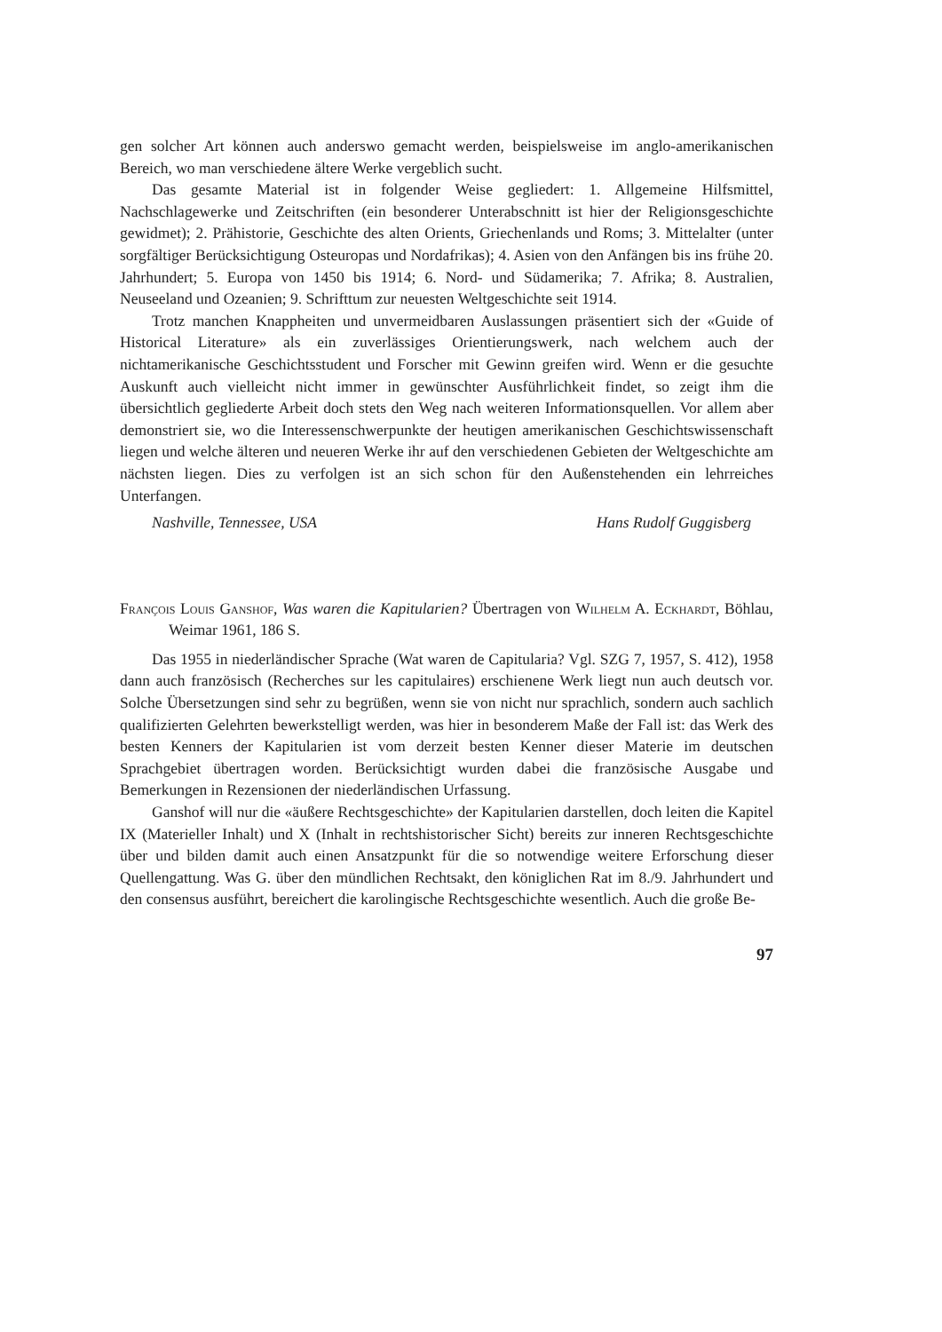gen solcher Art können auch anderswo gemacht werden, beispielsweise im anglo-amerikanischen Bereich, wo man verschiedene ältere Werke vergeblich sucht.
Das gesamte Material ist in folgender Weise gegliedert: 1. Allgemeine Hilfsmittel, Nachschlagewerke und Zeitschriften (ein besonderer Unterabschnitt ist hier der Religionsgeschichte gewidmet); 2. Prähistorie, Geschichte des alten Orients, Griechenlands und Roms; 3. Mittelalter (unter sorgfältiger Berücksichtigung Osteuropas und Nordafrikas); 4. Asien von den Anfängen bis ins frühe 20. Jahrhundert; 5. Europa von 1450 bis 1914; 6. Nord- und Südamerika; 7. Afrika; 8. Australien, Neuseeland und Ozeanien; 9. Schrifttum zur neuesten Weltgeschichte seit 1914.
Trotz manchen Knappheiten und unvermeidbaren Auslassungen präsentiert sich der «Guide of Historical Literature» als ein zuverlässiges Orientierungswerk, nach welchem auch der nichtamerikanische Geschichtsstudent und Forscher mit Gewinn greifen wird. Wenn er die gesuchte Auskunft auch vielleicht nicht immer in gewünschter Ausführlichkeit findet, so zeigt ihm die übersichtlich gegliederte Arbeit doch stets den Weg nach weiteren Informationsquellen. Vor allem aber demonstriert sie, wo die Interessenschwerpunkte der heutigen amerikanischen Geschichtswissenschaft liegen und welche älteren und neueren Werke ihr auf den verschiedenen Gebieten der Weltgeschichte am nächsten liegen. Dies zu verfolgen ist an sich schon für den Außenstehenden ein lehrreiches Unterfangen.
Nashville, Tennessee, USA Hans Rudolf Guggisberg
François Louis Ganshof, Was waren die Kapitularien? Übertragen von Wilhelm A. Eckhardt, Böhlau, Weimar 1961, 186 S.
Das 1955 in niederländischer Sprache (Wat waren de Capitularia? Vgl. SZG 7, 1957, S. 412), 1958 dann auch französisch (Recherches sur les capitulaires) erschienene Werk liegt nun auch deutsch vor. Solche Übersetzungen sind sehr zu begrüßen, wenn sie von nicht nur sprachlich, sondern auch sachlich qualifizierten Gelehrten bewerkstelligt werden, was hier in besonderem Maße der Fall ist: das Werk des besten Kenners der Kapitularien ist vom derzeit besten Kenner dieser Materie im deutschen Sprachgebiet übertragen worden. Berücksichtigt wurden dabei die französische Ausgabe und Bemerkungen in Rezensionen der niederländischen Urfassung.
Ganshof will nur die «äußere Rechtsgeschichte» der Kapitularien darstellen, doch leiten die Kapitel IX (Materieller Inhalt) und X (Inhalt in rechtshistorischer Sicht) bereits zur inneren Rechtsgeschichte über und bilden damit auch einen Ansatzpunkt für die so notwendige weitere Erforschung dieser Quellengattung. Was G. über den mündlichen Rechtsakt, den königlichen Rat im 8./9. Jahrhundert und den consensus ausführt, bereichert die karolingische Rechtsgeschichte wesentlich. Auch die große Be-
97